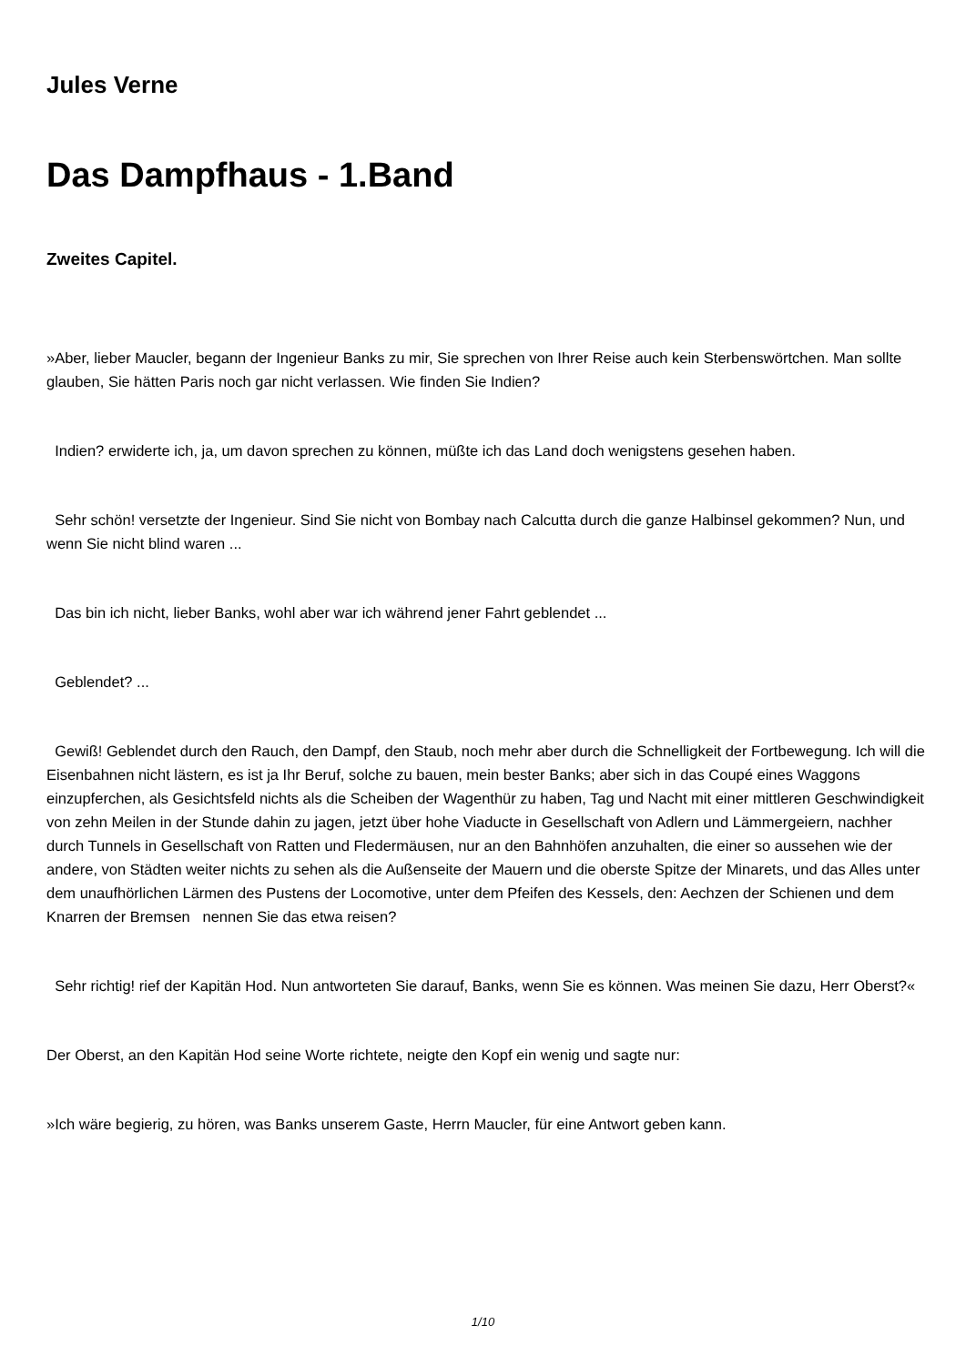Jules Verne
Das Dampfhaus - 1.Band
Zweites Capitel.
»Aber, lieber Maucler, begann der Ingenieur Banks zu mir, Sie sprechen von Ihrer Reise auch kein Sterbenswörtchen. Man sollte glauben, Sie hätten Paris noch gar nicht verlassen. Wie finden Sie Indien?
Indien? erwiderte ich, ja, um davon sprechen zu können, müßte ich das Land doch wenigstens gesehen haben.
Sehr schön! versetzte der Ingenieur. Sind Sie nicht von Bombay nach Calcutta durch die ganze Halbinsel gekommen? Nun, und wenn Sie nicht blind waren ...
Das bin ich nicht, lieber Banks, wohl aber war ich während jener Fahrt geblendet ...
Geblendet? ...
Gewiß! Geblendet durch den Rauch, den Dampf, den Staub, noch mehr aber durch die Schnelligkeit der Fortbewegung. Ich will die Eisenbahnen nicht lästern, es ist ja Ihr Beruf, solche zu bauen, mein bester Banks; aber sich in das Coupé eines Waggons einzupferchen, als Gesichtsfeld nichts als die Scheiben der Wagenthür zu haben, Tag und Nacht mit einer mittleren Geschwindigkeit von zehn Meilen in der Stunde dahin zu jagen, jetzt über hohe Viaducte in Gesellschaft von Adlern und Lämmergeiern, nachher durch Tunnels in Gesellschaft von Ratten und Fledermäusen, nur an den Bahnhöfen anzuhalten, die einer so aussehen wie der andere, von Städten weiter nichts zu sehen als die Außenseite der Mauern und die oberste Spitze der Minarets, und das Alles unter dem unaufhörlichen Lärmen des Pustens der Locomotive, unter dem Pfeifen des Kessels, den: Aechzen der Schienen und dem Knarren der Bremsen nennen Sie das etwa reisen?
Sehr richtig! rief der Kapitän Hod. Nun antworteten Sie darauf, Banks, wenn Sie es können. Was meinen Sie dazu, Herr Oberst?«
Der Oberst, an den Kapitän Hod seine Worte richtete, neigte den Kopf ein wenig und sagte nur:
»Ich wäre begierig, zu hören, was Banks unserem Gaste, Herrn Maucler, für eine Antwort geben kann.
1/10